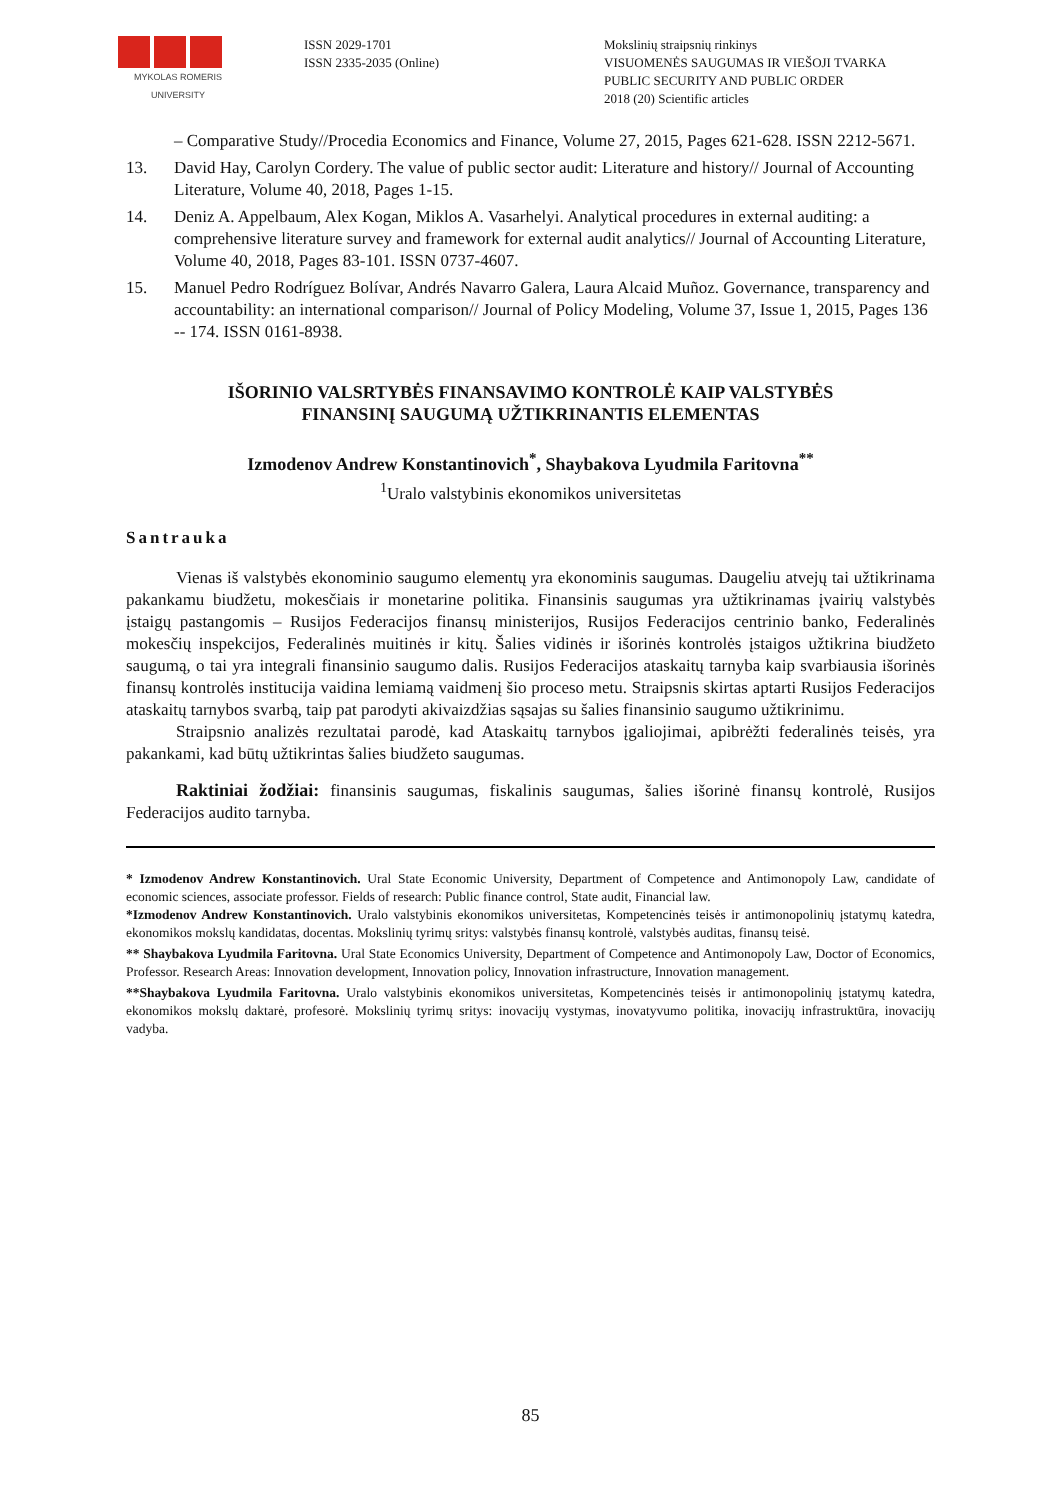MYKOLAS ROMERIS
UNIVERSITY
ISSN 2029-1701
ISSN 2335-2035 (Online)
Mokslinių straipsnių rinkinys
VISUOMENĖS SAUGUMAS IR VIEŠOJI TVARKA
PUBLIC SECURITY AND PUBLIC ORDER
2018 (20) Scientific articles
– Comparative Study//Procedia Economics and Finance, Volume 27, 2015, Pages 621-628. ISSN 2212-5671.
13. David Hay, Carolyn Cordery. The value of public sector audit: Literature and history// Journal of Accounting Literature, Volume 40, 2018, Pages 1-15.
14. Deniz A. Appelbaum, Alex Kogan, Miklos A. Vasarhelyi. Analytical procedures in external auditing: a comprehensive literature survey and framework for external audit analytics// Journal of Accounting Literature, Volume 40, 2018, Pages 83-101. ISSN 0737-4607.
15. Manuel Pedro Rodríguez Bolívar, Andrés Navarro Galera, Laura Alcaid Muñoz. Governance, transparency and accountability: an international comparison// Journal of Policy Modeling, Volume 37, Issue 1, 2015, Pages 136 -- 174. ISSN 0161-8938.
IŠORINIO VALSRTYBĖS FINANSAVIMO KONTROLĖ KAIP VALSTYBĖS
FINANSINĮ SAUGUMĄ UŽTIKRINANTIS ELEMENTAS
Izmodenov Andrew Konstantinovich<sup>*</sup>, Shaybakova Lyudmila Faritovna<sup>**</sup>
<sup>1</sup> Uralo valstybinis ekonomikos universitetas
Santrauka
Vienas iš valstybės ekonominio saugumo elementų yra ekonominis saugumas. Daugeliu atvejų tai užtikrinama pakankamu biudžetu, mokesčiais ir monetarine politika. Finansinis saugumas yra užtikrinamas įvairių valstybės įstaigų pastangomis – Rusijos Federacijos finansų ministerijos, Rusijos Federacijos centrinio banko, Federalinės mokesčių inspekcijos, Federalinės muitinės ir kitų. Šalies vidinės ir išorinės kontrolės įstaigos užtikrina biudžeto saugumą, o tai yra integrali finansinio saugumo dalis. Rusijos Federacijos ataskaitų tarnyba kaip svarbiausia išorinės finansų kontrolės institucija vaidina lemiamą vaidmenį šio proceso metu. Straipsnis skirtas aptarti Rusijos Federacijos ataskaitų tarnybos svarbą, taip pat parodyti akivaizdžias sąsajas su šalies finansinio saugumo užtikrinimu.
Straipsnio analizės rezultatai parodė, kad Ataskaitų tarnybos įgaliojimai, apibrėžti federalinės teisės, yra pakankami, kad būtų užtikrintas šalies biudžeto saugumas.
Raktiniai žodžiai: finansinis saugumas, fiskalinis saugumas, šalies išorinė finansų kontrolė, Rusijos Federacijos audito tarnyba.
* Izmodenov Andrew Konstantinovich. Ural State Economic University, Department of Competence and Antimonopoly Law, candidate of economic sciences, associate professor. Fields of research: Public finance control, State audit, Financial law.
*Izmodenov Andrew Konstantinovich. Uralo valstybinis ekonomikos universitetas, Kompetencinės teisės ir antimonopolinių įstatymų katedra, ekonomikos mokslų kandidatas, docentas. Mokslinių tyrimų sritys: valstybės finansų kontrolė, valstybės auditas, finansų teisė.
** Shaybakova Lyudmila Faritovna. Ural State Economics University, Department of Competence and Antimonopoly Law, Doctor of Economics, Professor. Research Areas: Innovation development, Innovation policy, Innovation infrastructure, Innovation management.
**Shaybakova Lyudmila Faritovna. Uralo valstybinis ekonomikos universitetas, Kompetencinės teisės ir antimonopolinių įstatymų katedra, ekonomikos mokslų daktarė, profesorė. Mokslinių tyrimų sritys: inovacijų vystymas, inovatyvumo politika, inovacijų infrastruktūra, inovacijų vadyba.
85